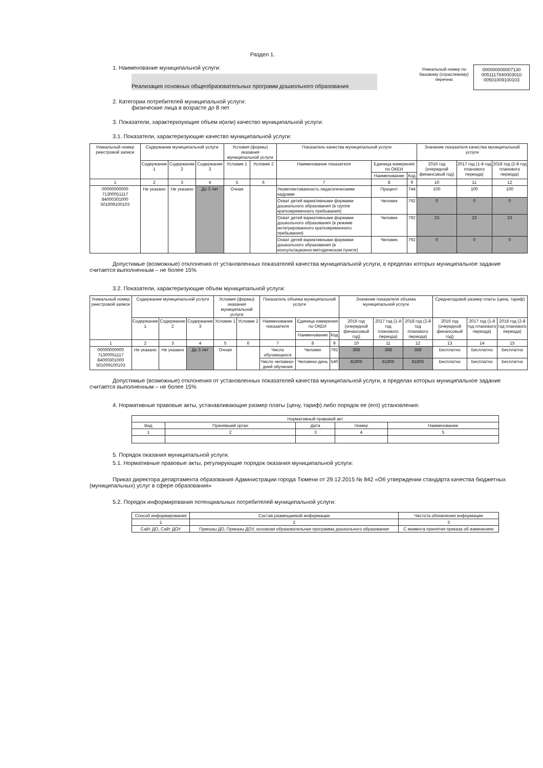Раздел 1.
1. Наименование муниципальной услуги:
Реализация основных общеобразовательных программ дошкольного образования
Уникальный номер по базовому (отраслевому) перечню
000000000007130 0051117840003010 00501009100103
2. Категории потребителей муниципальной услуги:
физические лица в возрасте до 8 лет
3. Показатели, характеризующие объем и(или) качество муниципальной услуги:
3.1. Показатели, характеризующие качество муниципальной услуги:
| Уникальный номер реестровой записи | Содержание муниципальной услуги | | | Условия (формы) оказания муниципальной услуги | | Показатель качества муниципальной услуги | | | Значение показателя качества муниципальной услуги | | |
| --- | --- | --- | --- | --- | --- | --- | --- | --- | --- | --- | --- |
| | Содержание 1 | Содержание 2 | Содержание 3 | Условие 1 | Условие 2 | Наименование показателя | Единица измерения по ОКЕИ | | 2016 год (очередной финансовый год) | 2017 год (1-й год планового периода) | 2018 год (2-й год планового периода) |
| | | | | | | | Наименование | Код | | | |
| 1 | 2 | 3 | 4 | 5 | 6 | 7 | 8 | 9 | 10 | 11 | 12 |
| 00000000000 71300051117 84000301000 501009100103 | Не указано | Не указано | До 3 лет | Очная | | Укомплектованность педагогическими кадрами | Процент | 744 | 100 | 100 | 100 |
| | | | | | | Охват детей вариативными формами дошкольного образования (в группе кратковременного пребывания) | Человек | 792 | 0 | 0 | 0 |
| | | | | | | Охват детей вариативными формами дошкольного образования (в режиме интегрированного кратковременного пребывания) | Человек | 792 | 23 | 23 | 23 |
| | | | | | | Охват детей вариативными формами дошкольного образования (в консультационно-методическом пункте) | Человек | 792 | 0 | 0 | 0 |
Допустимые (возможные) отклонения от установленных показателей качества муниципальной услуги, в пределах которых муниципальное задание считается выполненным – не более 15%
3.2. Показатели, характеризующие объем муниципальной услуги:
| Уникальный номер реестровой записи | Содержание муниципальной услуги | | | Условия (формы) оказания муниципальной услуги | | Показатель объема муниципальной услуги | | | Значение показателя объема муниципальной услуги | | | Среднегодовой размер платы (цена, тариф) | | |
| --- | --- | --- | --- | --- | --- | --- | --- | --- | --- | --- | --- | --- | --- | --- |
| | Содержание 1 | Содержание 2 | Содержание 3 | Условие 1 | Условие 2 | Наименование показателя | Единица измерения по ОКЕИ | | 2016 год (очередной финансовый год) | 2017 год (1-й год планового периода) | 2018 год (2-й год планового периода) | 2016 год (очередной финансовый год) | 2017 год (1-й год планового периода) | 2018 год (2-й год планового периода) |
| | | | | | | | Наименование | Код | | | | | | |
| 1 | 2 | 3 | 4 | 5 | 6 | 7 | 8 | 9 | 10 | 11 | 12 | 13 | 14 | 15 |
| 00000000000 71300051117 84000301000 501009100103 | Не указано | Не указано | До 3 лет | Очная | | Число обучающихся | Человек | 792 | 368 | 368 | 368 | Бесплатно | Бесплатно | Бесплатно |
| | | | | | | Число человеко-дней обучения | Человеко-день | 540 | 81806 | 81806 | 81806 | Бесплатно | Бесплатно | Бесплатно |
Допустимые (возможные) отклонения от установленных показателей качества муниципальной услуги, в пределах которых муниципальное задание считается выполненным – не более 15%
4. Нормативные правовые акты, устанавливающие размер платы (цену, тариф) либо порядок ее (его) установления:
| Нормативный правовой акт | | | | |
| --- | --- | --- | --- | --- |
| Вид | Принявший орган | Дата | Номер | Наименование |
| 1 | 2 | 3 | 4 | 5 |
5. Порядок оказания муниципальной услуги.
5.1. Нормативные правовые акты, регулирующие порядок оказания муниципальной услуги:
Приказ директора департамента образования Администрации города Тюмени от 29.12.2015 № 842 «Об утверждении стандарта качества бюджетных (муниципальных) услуг в сфере образования»
5.2. Порядок информирования потенциальных потребителей муниципальной услуги:
| Способ информирования | Состав размещаемой информации | Частота обновления информации |
| --- | --- | --- |
| 1 | 2 | 3 |
| Сайт ДО, Сайт ДОУ | Приказы ДО, Приказы ДОУ, основная образовательная программа дошкольного образования | С момента принятия приказа об изменениях |